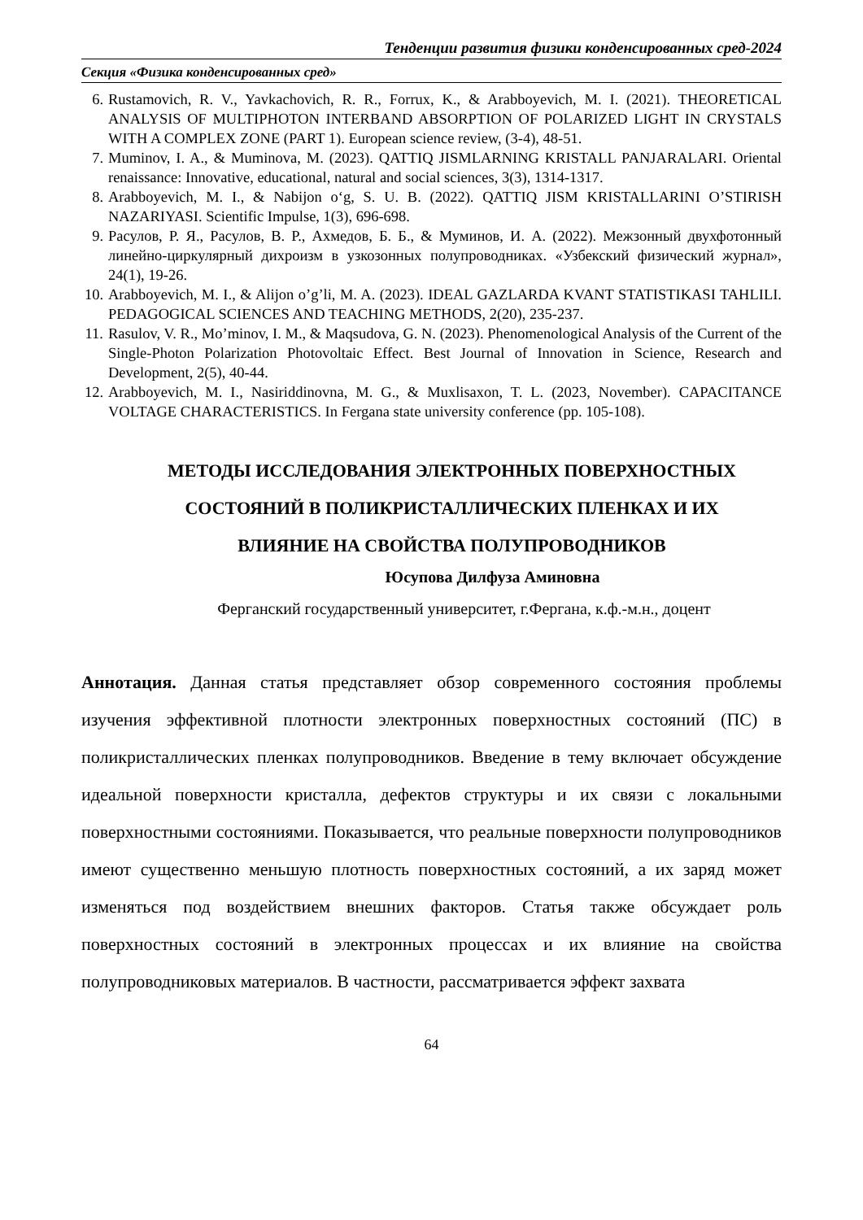Тенденции развития физики конденсированных сред-2024
Секция «Физика конденсированных сред»
6. Rustamovich, R. V., Yavkachovich, R. R., Forrux, K., & Arabboyevich, M. I. (2021). THEORETICAL ANALYSIS OF MULTIPHOTON INTERBAND ABSORPTION OF POLARIZED LIGHT IN CRYSTALS WITH A COMPLEX ZONE (PART 1). European science review, (3-4), 48-51.
7. Muminov, I. A., & Muminova, M. (2023). QATTIQ JISMLARNING KRISTALL PANJARALARI. Oriental renaissance: Innovative, educational, natural and social sciences, 3(3), 1314-1317.
8. Arabboyevich, M. I., & Nabijon o‘g, S. U. B. (2022). QATTIQ JISM KRISTALLARINI O’STIRISH NAZARIYASI. Scientific Impulse, 1(3), 696-698.
9. Расулов, Р. Я., Расулов, В. Р., Ахмедов, Б. Б., & Муминов, И. А. (2022). Межзонный двухфотонный линейно-циркулярный дихроизм в узкозонных полупроводниках. «Узбекский физический журнал», 24(1), 19-26.
10. Arabboyevich, M. I., & Alijon o’g’li, M. A. (2023). IDEAL GAZLARDA KVANT STATISTIKASI TAHLILI. PEDAGOGICAL SCIENCES AND TEACHING METHODS, 2(20), 235-237.
11. Rasulov, V. R., Mo’minov, I. M., & Maqsudova, G. N. (2023). Phenomenological Analysis of the Current of the Single-Photon Polarization Photovoltaic Effect. Best Journal of Innovation in Science, Research and Development, 2(5), 40-44.
12. Arabboyevich, M. I., Nasiriddinovna, M. G., & Muxlisaxon, T. L. (2023, November). CAPACITANCE VOLTAGE CHARACTERISTICS. In Fergana state university conference (pp. 105-108).
МЕТОДЫ ИССЛЕДОВАНИЯ ЭЛЕКТРОННЫХ ПОВЕРХНОСТНЫХ
СОСТОЯНИЙ В ПОЛИКРИСТАЛЛИЧЕСКИХ ПЛЕНКАХ И ИХ
ВЛИЯНИЕ НА СВОЙСТВА ПОЛУПРОВОДНИКОВ
Юсупова Дилфуза Аминовна
Ферганский государственный университет, г.Фергана, к.ф.-м.н., доцент
Аннотация. Данная статья представляет обзор современного состояния проблемы изучения эффективной плотности электронных поверхностных состояний (ПС) в поликристаллических пленках полупроводников. Введение в тему включает обсуждение идеальной поверхности кристалла, дефектов структуры и их связи с локальными поверхностными состояниями. Показывается, что реальные поверхности полупроводников имеют существенно меньшую плотность поверхностных состояний, а их заряд может изменяться под воздействием внешних факторов. Статья также обсуждает роль поверхностных состояний в электронных процессах и их влияние на свойства полупроводниковых материалов. В частности, рассматривается эффект захвата
64